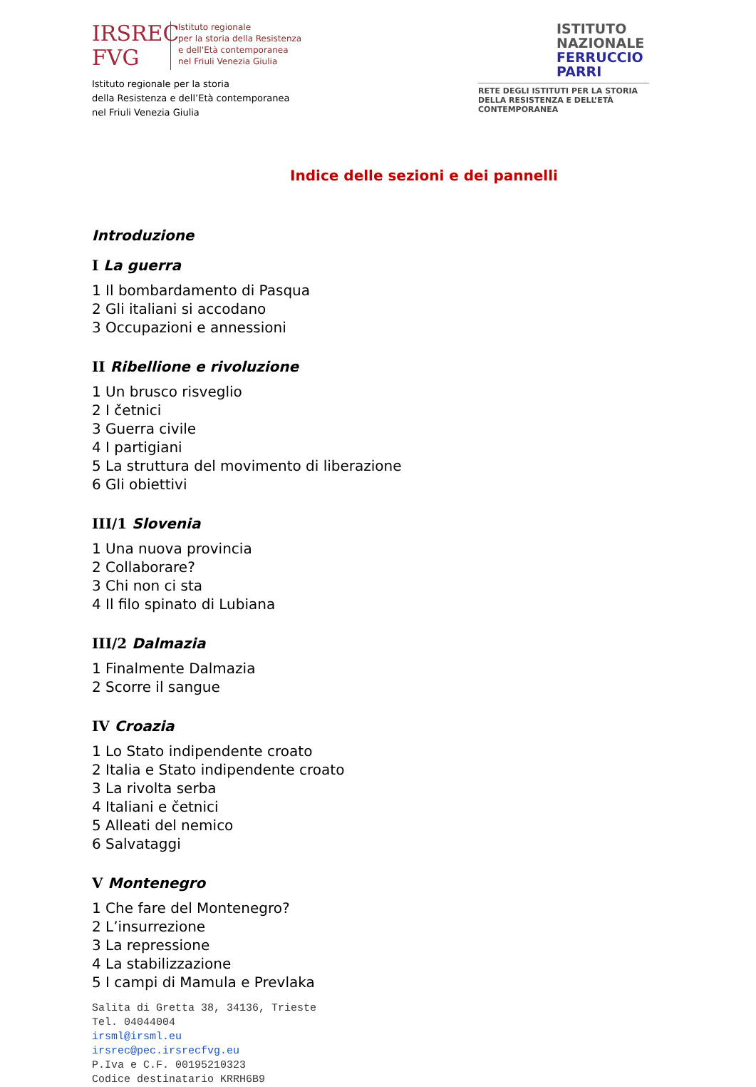IRSREC
FVG
Istituto regionale
per la storia della Resistenza
e dell'Età contemporanea
nel Friuli Venezia Giulia
Istituto regionale per la storia
della Resistenza e dell’Età contemporanea
nel Friuli Venezia Giulia
ISTITUTO
NAZIONALE
FERRUCCIO
PARRI
RETE DEGLI ISTITUTI PER LA STORIA
DELLA RESISTENZA E DELL’ETÀ
CONTEMPORANEA
Indice delle sezioni e dei pannelli
Introduzione
I La guerra
1 Il bombardamento di Pasqua
2 Gli italiani si accodano
3 Occupazioni e annessioni
II Ribellione e rivoluzione
1 Un brusco risveglio
2 I četnici
3 Guerra civile
4 I partigiani
5 La struttura del movimento di liberazione
6 Gli obiettivi
III/1 Slovenia
1 Una nuova provincia
2 Collaborare?
3 Chi non ci sta
4 Il filo spinato di Lubiana
III/2 Dalmazia
1 Finalmente Dalmazia
2 Scorre il sangue
IV Croazia
1 Lo Stato indipendente croato
2 Italia e Stato indipendente croato
3 La rivolta serba
4 Italiani e četnici
5 Alleati del nemico
6 Salvataggi
V Montenegro
1 Che fare del Montenegro?
2 L’insurrezione
3 La repressione
4 La stabilizzazione
5 I campi di Mamula e Prevlaka
Salita di Gretta 38, 34136, Trieste
Tel. 04044004
irsml@irsml.eu
irsrec@pec.irsrecfvg.eu
P.Iva e C.F. 00195210323
Codice destinatario KRRH6B9